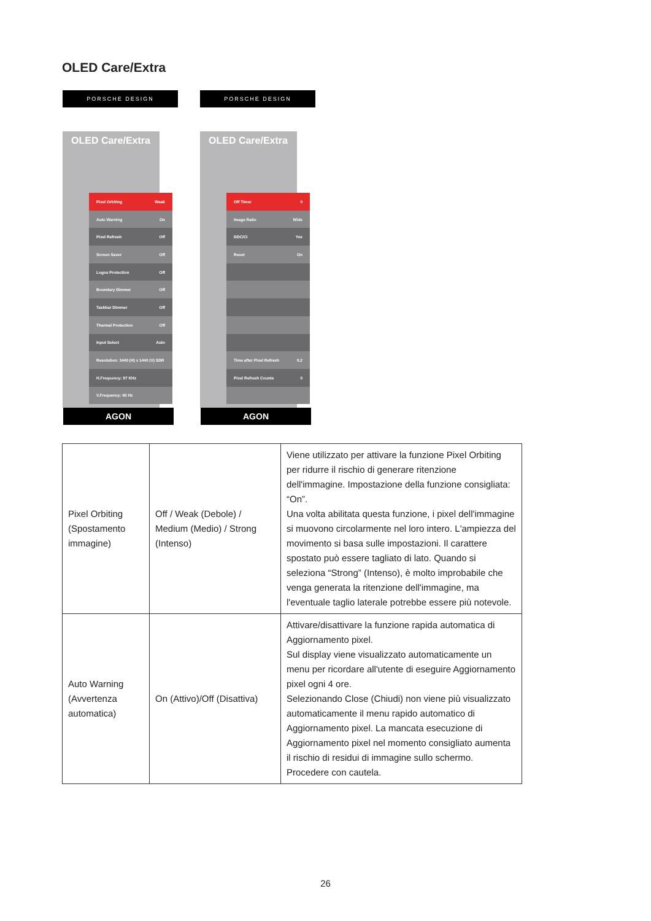OLED Care/Extra
PORSCHE DESIGN
OLED Care/Extra
Pixel Orbiting Weak
Auto Warning On
Pixel Refresh Off
Screen Saver Off
Logos Protection Off
Boundary Dimmer Off
Taskbar Dimmer Off
Thermal Protection Off
Input Select Auto
Resolution: 3440 (H) x 1440 (V) SDR
H.Frequency: 97 KHz
V.Frequency: 60 Hz
AGON
PORSCHE DESIGN
OLED Care/Extra
Off Timer 0
Image Ratio Wide
DDC/CI Yes
Reset On
Time after Pixel Refresh 0.2
Pixel Refresh Counts 0
AGON
| Pixel Orbiting (Spostamento immagine) | Off / Weak (Debole) / Medium (Medio) / Strong (Intenso) | Viene utilizzato per attivare la funzione Pixel Orbiting per ridurre il rischio di generare ritenzione dell'immagine. Impostazione della funzione consigliata: “On”. Una volta abilitata questa funzione, i pixel dell'immagine si muovono circolarmente nel loro intero. L'ampiezza del movimento si basa sulle impostazioni. Il carattere spostato può essere tagliato di lato. Quando si seleziona “Strong” (Intenso), è molto improbabile che venga generata la ritenzione dell'immagine, ma l'eventuale taglio laterale potrebbe essere più notevole. |
| Auto Warning (Avvertenza automatica) | On (Attivo)/Off (Disattiva) | Attivare/disattivare la funzione rapida automatica di Aggiornamento pixel. Sul display viene visualizzato automaticamente un menu per ricordare all'utente di eseguire Aggiornamento pixel ogni 4 ore. Selezionando Close (Chiudi) non viene più visualizzato automaticamente il menu rapido automatico di Aggiornamento pixel. La mancata esecuzione di Aggiornamento pixel nel momento consigliato aumenta il rischio di residui di immagine sullo schermo. Procedere con cautela. |
26